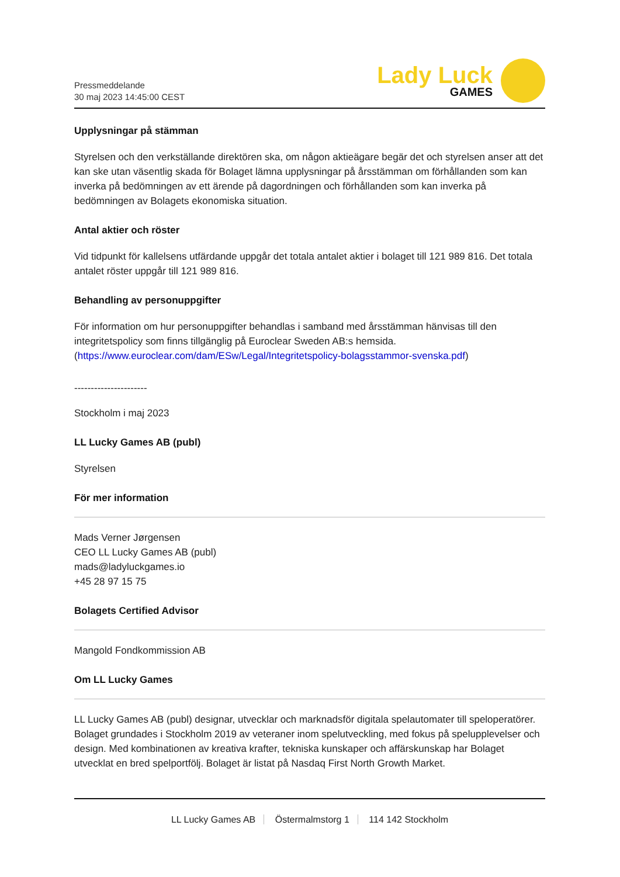Pressmeddelande
30 maj 2023 14:45:00 CEST
Lady Luck
GAMES
Upplysningar på stämman
Styrelsen och den verkställande direktören ska, om någon aktieägare begär det och styrelsen anser att det kan ske utan väsentlig skada för Bolaget lämna upplysningar på årsstämman om förhållanden som kan inverka på bedömningen av ett ärende på dagordningen och förhållanden som kan inverka på bedömningen av Bolagets ekonomiska situation.
Antal aktier och röster
Vid tidpunkt för kallelsens utfärdande uppgår det totala antalet aktier i bolaget till 121 989 816. Det totala antalet röster uppgår till 121 989 816.
Behandling av personuppgifter
För information om hur personuppgifter behandlas i samband med årsstämman hänvisas till den integritetspolicy som finns tillgänglig på Euroclear Sweden AB:s hemsida. (https://www.euroclear.com/dam/ESw/Legal/Integritetspolicy-bolagsstammor-svenska.pdf)
----------------------
Stockholm i maj 2023
LL Lucky Games AB (publ)
Styrelsen
För mer information
Mads Verner Jørgensen
CEO LL Lucky Games AB (publ)
mads@ladyluckgames.io
+45 28 97 15 75
Bolagets Certified Advisor
Mangold Fondkommission AB
Om LL Lucky Games
LL Lucky Games AB (publ) designar, utvecklar och marknadsför digitala spelautomater till speloperatörer. Bolaget grundades i Stockholm 2019 av veteraner inom spelutveckling, med fokus på spelupplevelser och design. Med kombinationen av kreativa krafter, tekniska kunskaper och affärskunskap har Bolaget utvecklat en bred spelportfölj. Bolaget är listat på Nasdaq First North Growth Market.
LL Lucky Games AB Östermalmstorg 1 114 142 Stockholm